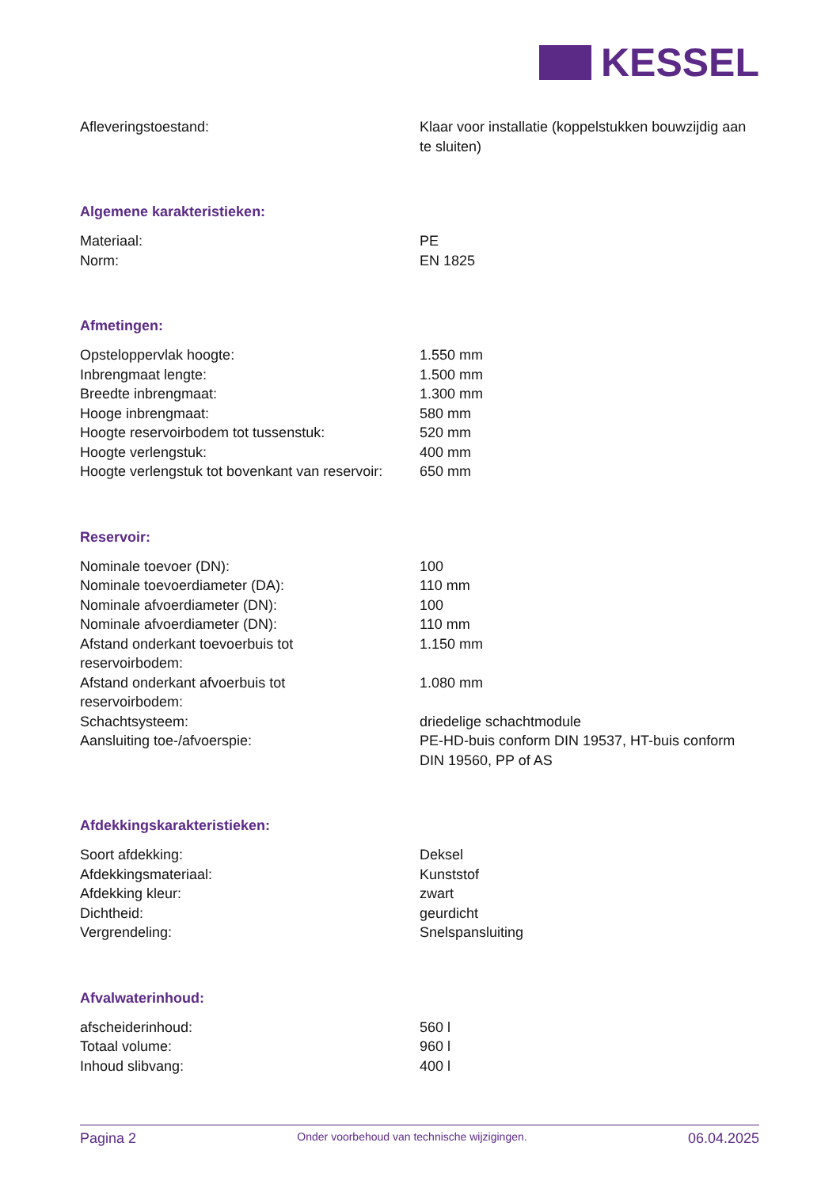KESSEL
| Afleveringstoestand: | Klaar voor installatie (koppelstukken bouwzijdig aan te sluiten) |
Algemene karakteristieken:
| Materiaal: | PE |
| Norm: | EN 1825 |
Afmetingen:
| Opsteloppervlak hoogte: | 1.550 mm |
| Inbrengmaat lengte: | 1.500 mm |
| Breedte inbrengmaat: | 1.300 mm |
| Hooge inbrengmaat: | 580 mm |
| Hoogte reservoirbodem tot tussenstuk: | 520 mm |
| Hoogte verlengstuk: | 400 mm |
| Hoogte verlengstuk tot bovenkant van reservoir: | 650 mm |
Reservoir:
| Nominale toevoer (DN): | 100 |
| Nominale toevoerdiameter (DA): | 110 mm |
| Nominale afvoerdiameter (DN): | 100 |
| Nominale afvoerdiameter (DN): | 110 mm |
| Afstand onderkant toevoerbuis tot reservoirbodem: | 1.150 mm |
| Afstand onderkant afvoerbuis tot reservoirbodem: | 1.080 mm |
| Schachtsysteem: | driedelige schachtmodule |
| Aansluiting toe-/afvoerspie: | PE-HD-buis conform DIN 19537, HT-buis conform DIN 19560, PP of AS |
Afdekkingskarakteristieken:
| Soort afdekking: | Deksel |
| Afdekkingsmateriaal: | Kunststof |
| Afdekking kleur: | zwart |
| Dichtheid: | geurdicht |
| Vergrendeling: | Snelspansluiting |
Afvalwaterinhoud:
| afscheiderinhoud: | 560 l |
| Totaal volume: | 960 l |
| Inhoud slibvang: | 400 l |
Pagina 2 Onder voorbehoud van technische wijzigingen. 06.04.2025